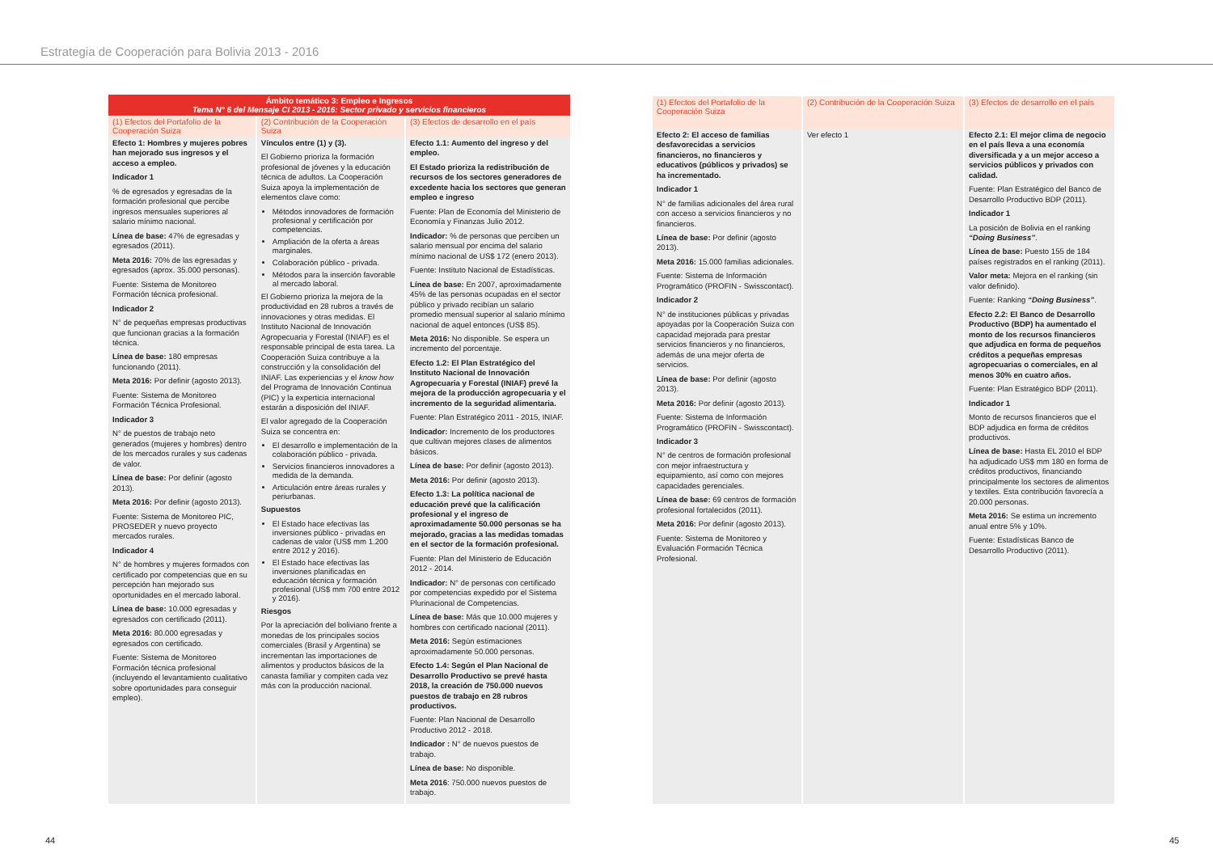Estrategia de Cooperación para Bolivia 2013 - 2016
| Ámbito temático 3: Empleo e Ingresos Tema N° 6 del Mensaje CI 2013 - 2016: Sector privado y servicios financieros | | |
| --- | --- | --- |
| (1) Efectos del Portafolio de la Cooperación Suiza | (2) Contribución de la Cooperación Suiza | (3) Efectos de desarrollo en el país |
| Efecto 1: Hombres y mujeres pobres han mejorado sus ingresos y el acceso a empleo. Indicador 1 % de egresados y egresadas de la formación profesional que percibe ingresos mensuales superiores al salario mínimo nacional. Línea de base: 47% de egresadas y egresados (2011). Meta 2016: 70% de las egresadas y egresados (aprox. 35.000 personas). Fuente: Sistema de Monitoreo Formación técnica profesional. Indicador 2 N° de pequeñas empresas productivas que funcionan gracias a la formación técnica. Línea de base: 180 empresas funcionando (2011). Meta 2016: Por definir (agosto 2013). Fuente: Sistema de Monitoreo Formación Técnica Profesional. Indicador 3 N° de puestos de trabajo neto generados (mujeres y hombres) dentro de los mercados rurales y sus cadenas de valor. Línea de base: Por definir (agosto 2013). Meta 2016: Por definir (agosto 2013). Fuente: Sistema de Monitoreo PIC, PROSEDER y nuevo proyecto mercados rurales. Indicador 4 N° de hombres y mujeres formados con certificado por competencias que en su percepción han mejorado sus oportunidades en el mercado laboral. Línea de base: 10.000 egresadas y egresados con certificado (2011). Meta 2016: 80.000 egresadas y egresados con certificado. Fuente: Sistema de Monitoreo Formación técnica profesional (incluyendo el levantamiento cualitativo sobre oportunidades para conseguir empleo). | Vínculos entre (1) y (3). El Gobierno prioriza la formación profesional de jóvenes y la educación técnica de adultos. La Cooperación Suiza apoya la implementación de elementos clave como: Métodos innovadores de formación profesional y certificación por competencias. Ampliación de la oferta a áreas marginales. Colaboración público - privada. Métodos para la inserción favorable al mercado laboral. El Gobierno prioriza la mejora de la productividad en 28 rubros a través de innovaciones y otras medidas. El Instituto Nacional de Innovación Agropecuaria y Forestal (INIAF) es el responsable principal de esta tarea. La Cooperación Suiza contribuye a la construcción y la consolidación del INIAF. Las experiencias y el know how del Programa de Innovación Continua (PIC) y la experticia internacional estarán a disposición del INIAF. El valor agregado de la Cooperación Suiza se concentra en: El desarrollo e implementación de la colaboración público - privada. Servicios financieros innovadores a medida de la demanda. Articulación entre áreas rurales y periurbanas. Supuestos El Estado hace efectivas las inversiones público - privadas en cadenas de valor (US$ mm 1.200 entre 2012 y 2016). El Estado hace efectivas las inversiones planificadas en educación técnica y formación profesional (US$ mm 700 entre 2012 y 2016). Riesgos Por la apreciación del boliviano frente a monedas de los principales socios comerciales (Brasil y Argentina) se incrementan las importaciones de alimentos y productos básicos de la canasta familiar y compiten cada vez más con la producción nacional. | Efecto 1.1: Aumento del ingreso y del empleo. El Estado prioriza la redistribución de recursos de los sectores generadores de excedente hacia los sectores que generan empleo e ingreso Fuente: Plan de Economía del Ministerio de Economía y Finanzas Julio 2012. Indicador: % de personas que perciben un salario mensual por encima del salario mínimo nacional de US$ 172 (enero 2013). Fuente: Instituto Nacional de Estadísticas. Línea de base: En 2007, aproximadamente 45% de las personas ocupadas en el sector público y privado recibían un salario promedio mensual superior al salario mínimo nacional de aquel entonces (US$ 85). Meta 2016: No disponible. Se espera un incremento del porcentaje. Efecto 1.2: El Plan Estratégico del Instituto Nacional de Innovación Agropecuaria y Forestal (INIAF) prevé la mejora de la producción agropecuaria y el incremento de la seguridad alimentaria. Fuente: Plan Estratégico 2011 - 2015, INIAF. Indicador: Incremento de los productores que cultivan mejores clases de alimentos básicos. Línea de base: Por definir (agosto 2013). Meta 2016: Por definir (agosto 2013). Efecto 1.3: La política nacional de educación prevé que la calificación profesional y el ingreso de aproximadamente 50.000 personas se ha mejorado, gracias a las medidas tomadas en el sector de la formación profesional. Fuente: Plan del Ministerio de Educación 2012 - 2014. Indicador: N° de personas con certificado por competencias expedido por el Sistema Plurinacional de Competencias. Línea de base: Más que 10.000 mujeres y hombres con certificado nacional (2011). Meta 2016: Según estimaciones aproximadamente 50.000 personas. Efecto 1.4: Según el Plan Nacional de Desarrollo Productivo se prevé hasta 2018, la creación de 750.000 nuevos puestos de trabajo en 28 rubros productivos. Fuente: Plan Nacional de Desarrollo Productivo 2012 - 2018. Indicador : N° de nuevos puestos de trabajo. Línea de base: No disponible. Meta 2016 : 750.000 nuevos puestos de trabajo. |
| (1) Efectos del Portafolio de la Cooperación Suiza | (2) Contribución de la Cooperación Suiza | (3) Efectos de desarrollo en el país |
| --- | --- | --- |
| Efecto 2: El acceso de familias desfavorecidas a servicios financieros, no financieros y educativos (públicos y privados) se ha incrementado. Indicador 1 N° de familias adicionales del área rural con acceso a servicios financieros y no financieros. Línea de base: Por definir (agosto 2013). Meta 2016: 15.000 familias adicionales. Fuente: Sistema de Información Programático (PROFIN - Swisscontact). Indicador 2 N° de instituciones públicas y privadas apoyadas por la Cooperación Suiza con capacidad mejorada para prestar servicios financieros y no financieros, además de una mejor oferta de servicios. Línea de base: Por definir (agosto 2013). Meta 2016: Por definir (agosto 2013). Fuente: Sistema de Información Programático (PROFIN - Swisscontact). Indicador 3 N° de centros de formación profesional con mejor infraestructura y equipamiento, así como con mejores capacidades gerenciales. Línea de base: 69 centros de formación profesional fortalecidos (2011). Meta 2016: Por definir (agosto 2013). Fuente: Sistema de Monitoreo y Evaluación Formación Técnica Profesional. | Ver efecto 1 | Efecto 2.1: El mejor clima de negocio en el país lleva a una economía diversificada y a un mejor acceso a servicios públicos y privados con calidad. Fuente: Plan Estratégico del Banco de Desarrollo Productivo BDP (2011). Indicador 1 La posición de Bolivia en el ranking “Doing Business” . Línea de base: Puesto 155 de 184 países registrados en el ranking (2011). Valor meta: Mejora en el ranking (sin valor definido). Fuente: Ranking “Doing Business” . Efecto 2.2: El Banco de Desarrollo Productivo (BDP) ha aumentado el monto de los recursos financieros que adjudica en forma de pequeños créditos a pequeñas empresas agropecuarias o comerciales, en al menos 30% en cuatro años. Fuente: Plan Estratégico BDP (2011). Indicador 1 Monto de recursos financieros que el BDP adjudica en forma de créditos productivos. Línea de base: Hasta EL 2010 el BDP ha adjudicado US$ mm 180 en forma de créditos productivos, financiando principalmente los sectores de alimentos y textiles. Esta contribución favorecía a 20.000 personas. Meta 2016: Se estima un incremento anual entre 5% y 10%. Fuente: Estadísticas Banco de Desarrollo Productivo (2011). |
44 45